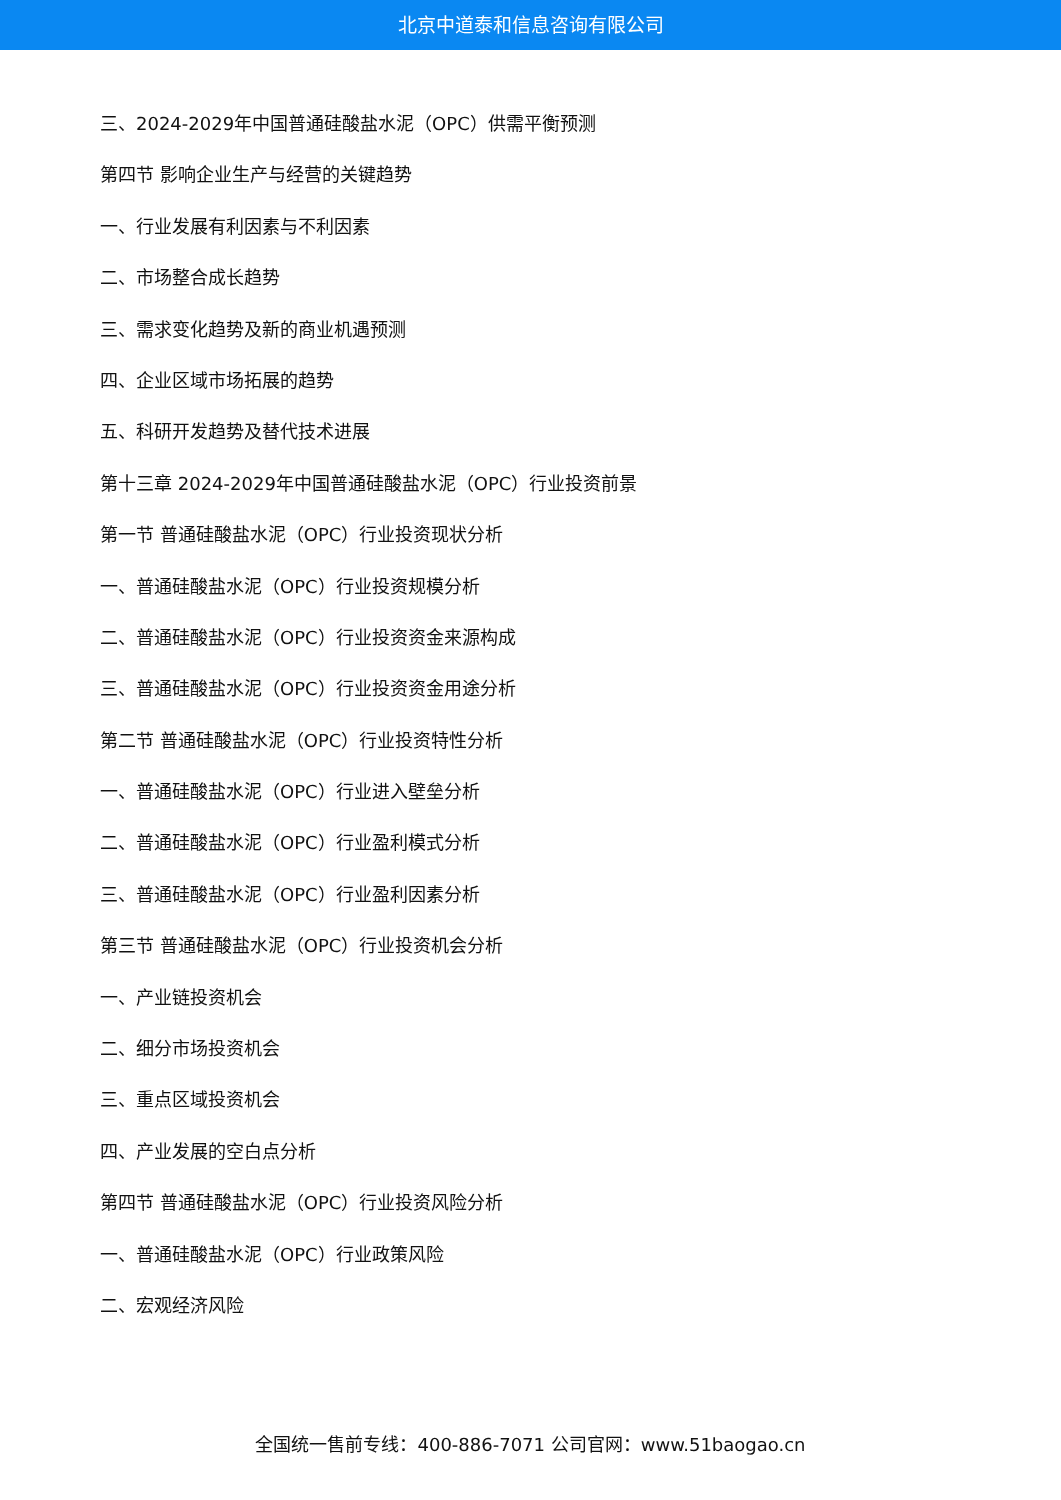北京中道泰和信息咨询有限公司
三、2024-2029年中国普通硅酸盐水泥（OPC）供需平衡预测
第四节 影响企业生产与经营的关键趋势
一、行业发展有利因素与不利因素
二、市场整合成长趋势
三、需求变化趋势及新的商业机遇预测
四、企业区域市场拓展的趋势
五、科研开发趋势及替代技术进展
第十三章 2024-2029年中国普通硅酸盐水泥（OPC）行业投资前景
第一节 普通硅酸盐水泥（OPC）行业投资现状分析
一、普通硅酸盐水泥（OPC）行业投资规模分析
二、普通硅酸盐水泥（OPC）行业投资资金来源构成
三、普通硅酸盐水泥（OPC）行业投资资金用途分析
第二节 普通硅酸盐水泥（OPC）行业投资特性分析
一、普通硅酸盐水泥（OPC）行业进入壁垒分析
二、普通硅酸盐水泥（OPC）行业盈利模式分析
三、普通硅酸盐水泥（OPC）行业盈利因素分析
第三节 普通硅酸盐水泥（OPC）行业投资机会分析
一、产业链投资机会
二、细分市场投资机会
三、重点区域投资机会
四、产业发展的空白点分析
第四节 普通硅酸盐水泥（OPC）行业投资风险分析
一、普通硅酸盐水泥（OPC）行业政策风险
二、宏观经济风险
全国统一售前专线：400-886-7071 公司官网：www.51baogao.cn